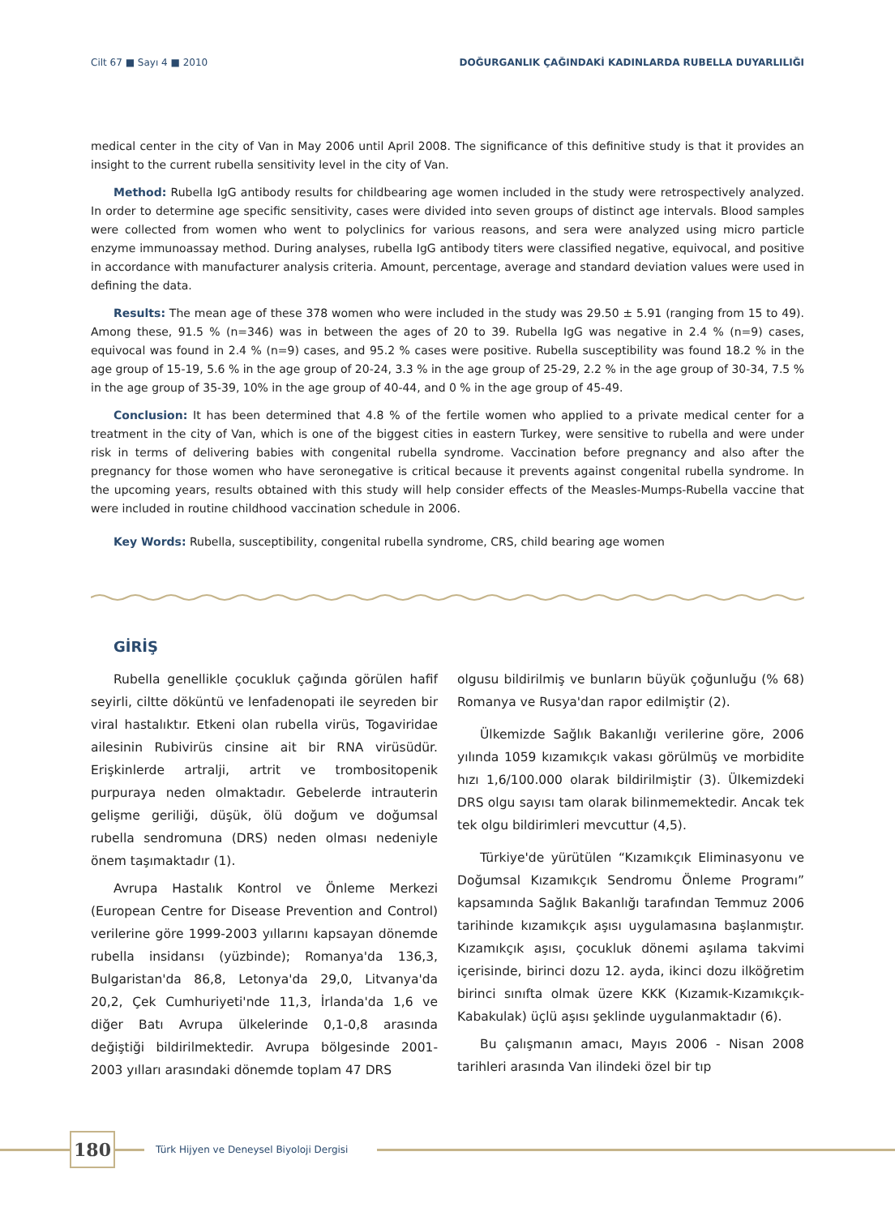Cilt 67 ■ Sayı 4 ■ 2010 DOĞURGANLIK ÇAĞINDAKİ KADINLARDA RUBELLA DUYARLILIĞI
medical center in the city of Van in May 2006 until April 2008. The significance of this definitive study is that it provides an insight to the current rubella sensitivity level in the city of Van.
Method: Rubella IgG antibody results for childbearing age women included in the study were retrospectively analyzed. In order to determine age specific sensitivity, cases were divided into seven groups of distinct age intervals. Blood samples were collected from women who went to polyclinics for various reasons, and sera were analyzed using micro particle enzyme immunoassay method. During analyses, rubella IgG antibody titers were classified negative, equivocal, and positive in accordance with manufacturer analysis criteria. Amount, percentage, average and standard deviation values were used in defining the data.
Results: The mean age of these 378 women who were included in the study was 29.50 ± 5.91 (ranging from 15 to 49). Among these, 91.5 % (n=346) was in between the ages of 20 to 39. Rubella IgG was negative in 2.4 % (n=9) cases, equivocal was found in 2.4 % (n=9) cases, and 95.2 % cases were positive. Rubella susceptibility was found 18.2 % in the age group of 15-19, 5.6 % in the age group of 20-24, 3.3 % in the age group of 25-29, 2.2 % in the age group of 30-34, 7.5 % in the age group of 35-39, 10% in the age group of 40-44, and 0 % in the age group of 45-49.
Conclusion: It has been determined that 4.8 % of the fertile women who applied to a private medical center for a treatment in the city of Van, which is one of the biggest cities in eastern Turkey, were sensitive to rubella and were under risk in terms of delivering babies with congenital rubella syndrome. Vaccination before pregnancy and also after the pregnancy for those women who have seronegative is critical because it prevents against congenital rubella syndrome. In the upcoming years, results obtained with this study will help consider effects of the Measles-Mumps-Rubella vaccine that were included in routine childhood vaccination schedule in 2006.
Key Words: Rubella, susceptibility, congenital rubella syndrome, CRS, child bearing age women
GİRİŞ
Rubella genellikle çocukluk çağında görülen hafif seyirli, ciltte döküntü ve lenfadenopati ile seyreden bir viral hastalıktır. Etkeni olan rubella virüs, Togaviridae ailesinin Rubivirüs cinsine ait bir RNA virüsüdür. Erişkinlerde artralji, artrit ve trombositopenik purpuraya neden olmaktadır. Gebelerde intrauterin gelişme geriliği, düşük, ölü doğum ve doğumsal rubella sendromuna (DRS) neden olması nedeniyle önem taşımaktadır (1).
Avrupa Hastalık Kontrol ve Önleme Merkezi (European Centre for Disease Prevention and Control) verilerine göre 1999-2003 yıllarını kapsayan dönemde rubella insidansı (yüzbinde); Romanya'da 136,3, Bulgaristan'da 86,8, Letonya'da 29,0, Litvanya'da 20,2, Çek Cumhuriyeti'nde 11,3, İrlanda'da 1,6 ve diğer Batı Avrupa ülkelerinde 0,1-0,8 arasında değiştiği bildirilmektedir. Avrupa bölgesinde 2001-2003 yılları arasındaki dönemde toplam 47 DRS
olgusu bildirilmiş ve bunların büyük çoğunluğu (% 68) Romanya ve Rusya'dan rapor edilmiştir (2).
Ülkemizde Sağlık Bakanlığı verilerine göre, 2006 yılında 1059 kızamıkçık vakası görülmüş ve morbidite hızı 1,6/100.000 olarak bildirilmiştir (3). Ülkemizdeki DRS olgu sayısı tam olarak bilinmemektedir. Ancak tek tek olgu bildirimleri mevcuttur (4,5).
Türkiye'de yürütülen “Kızamıkçık Eliminasyonu ve Doğumsal Kızamıkçık Sendromu Önleme Programı” kapsamında Sağlık Bakanlığı tarafından Temmuz 2006 tarihinde kızamıkçık aşısı uygulamasına başlanmıştır. Kızamıkçık aşısı, çocukluk dönemi aşılama takvimi içerisinde, birinci dozu 12. ayda, ikinci dozu ilköğretim birinci sınıfta olmak üzere KKK (Kızamık-Kızamıkçık-Kabakulak) üçlü aşısı şeklinde uygulanmaktadır (6).
Bu çalışmanın amacı, Mayıs 2006 - Nisan 2008 tarihleri arasında Van ilindeki özel bir tıp
180
Türk Hijyen ve Deneysel Biyoloji Dergisi